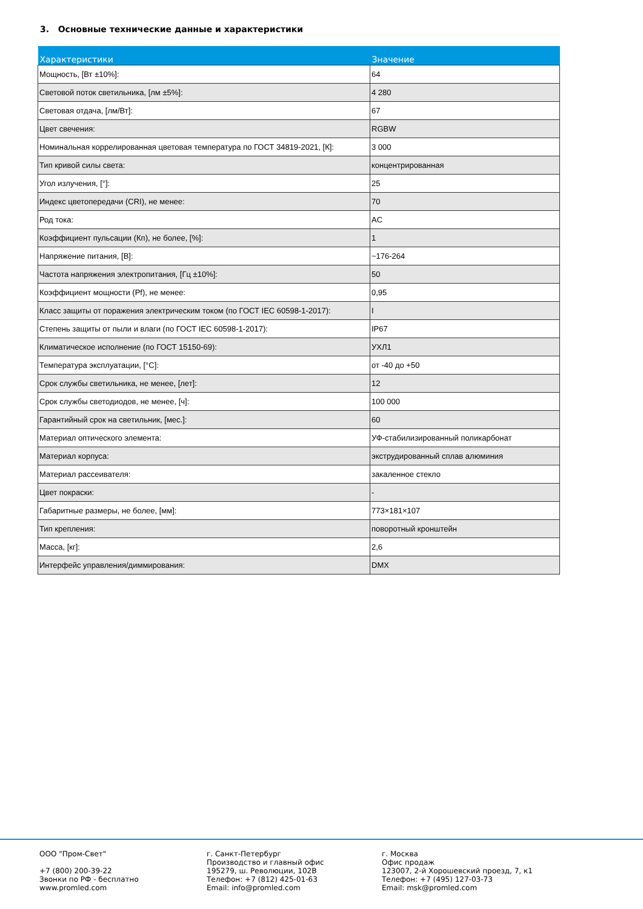3. Основные технические данные и характеристики
| Характеристики | Значение |
| --- | --- |
| Мощность, [Вт ±10%]: | 64 |
| Световой поток светильника, [лм ±5%]: | 4 280 |
| Световая отдача, [лм/Вт]: | 67 |
| Цвет свечения: | RGBW |
| Номинальная коррелированная цветовая температура по ГОСТ 34819-2021, [К]: | 3 000 |
| Тип кривой силы света: | концентрированная |
| Угол излучения, [°]: | 25 |
| Индекс цветопередачи (CRI), не менее: | 70 |
| Род тока: | AC |
| Коэффициент пульсации (Кп), не более, [%]: | 1 |
| Напряжение питания, [В]: | ~176-264 |
| Частота напряжения электропитания, [Гц ±10%]: | 50 |
| Коэффициент мощности (Pf), не менее: | 0,95 |
| Класс защиты от поражения электрическим током (по ГОСТ IEC 60598-1-2017): | I |
| Степень защиты от пыли и влаги (по ГОСТ IEC 60598-1-2017): | IP67 |
| Климатическое исполнение (по ГОСТ 15150-69): | УХЛ1 |
| Температура эксплуатации, [°C]: | от -40 до +50 |
| Срок службы светильника, не менее, [лет]: | 12 |
| Срок службы светодиодов, не менее, [ч]: | 100 000 |
| Гарантийный срок на светильник, [мес.]: | 60 |
| Материал оптического элемента: | УФ-стабилизированный поликарбонат |
| Материал корпуса: | экструдированный сплав алюминия |
| Материал рассеивателя: | закаленное стекло |
| Цвет покраски: | - |
| Габаритные размеры, не более, [мм]: | 773×181×107 |
| Тип крепления: | поворотный кронштейн |
| Масса, [кг]: | 2,6 |
| Интерфейс управления/диммирования: | DMX |
ООО "Пром-Свет" +7 (800) 200-39-22 Звонки по РФ - бесплатно www.promled.com
г. Санкт-Петербург Производство и главный офис 195279, ш. Революции, 102В Телефон: +7 (812) 425-01-63 Email: info@promled.com
г. Москва Офис продаж 123007, 2-й Хорошевский проезд, 7, к1 Телефон: +7 (495) 127-03-73 Email: msk@promled.com